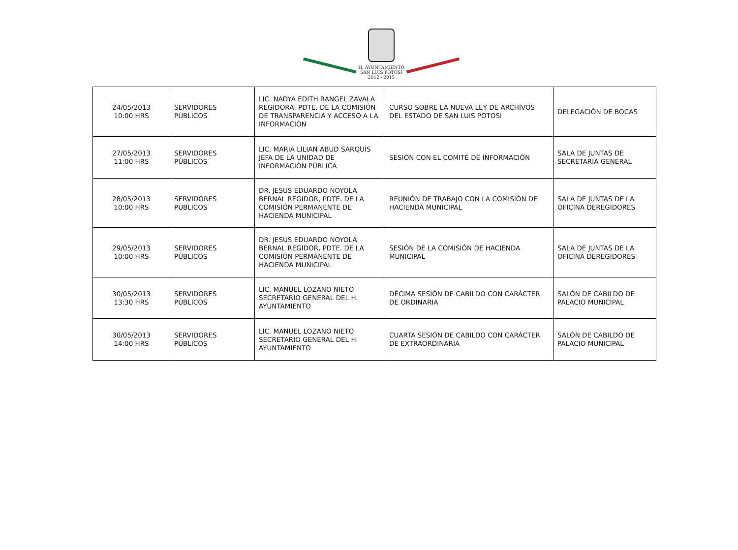H. AYUNTAMIENTO
SAN LUIS POTOSÍ
2012 - 2015
| 24/05/2013 10:00 HRS | SERVIDORES PÚBLICOS | LIC. NADYA EDITH RANGEL ZAVALA REGIDORA, PDTE. DE LA COMISIÓN DE TRANSPARENCIA Y ACCESO A LA INFORMACIÓN | CURSO SOBRE LA NUEVA LEY DE ARCHIVOS DEL ESTADO DE SAN LUIS POTOSI | DELEGACIÓN DE BOCAS |
| 27/05/2013 11:00 HRS | SERVIDORES PÚBLICOS | LIC. MARIA LILIAN ABUD SARQUÍS JEFA DE LA UNIDAD DE INFORMACIÓN PÚBLICA | SESIÓN CON EL COMITÉ DE INFORMACIÓN | SALA DE JUNTAS DE SECRETARIA GENERAL |
| 28/05/2013 10:00 HRS | SERVIDORES PÚBLICOS | DR. JESUS EDUARDO NOYOLA BERNAL REGIDOR, PDTE. DE LA COMISIÓN PERMANENTE DE HACIENDA MUNICIPAL | REUNIÓN DE TRABAJO CON LA COMISIÓN DE HACIENDA MUNICIPAL | SALA DE JUNTAS DE LA OFICINA DEREGIDORES |
| 29/05/2013 10:00 HRS | SERVIDORES PÚBLICOS | DR. JESUS EDUARDO NOYOLA BERNAL REGIDOR, PDTE. DE LA COMISIÓN PERMANENTE DE HACIENDA MUNICIPAL | SESIÓN DE LA COMISIÓN DE HACIENDA MUNICIPAL | SALA DE JUNTAS DE LA OFICINA DEREGIDORES |
| 30/05/2013 13:30 HRS | SERVIDORES PÚBLICOS | LIC. MANUEL LOZANO NIETO SECRETARIO GENERAL DEL H. AYUNTAMIENTO | DÉCIMA SESIÓN DE CABILDO CON CARÁCTER DE ORDINARIA | SALÓN DE CABILDO DE PALACIO MUNICIPAL |
| 30/05/2013 14:00 HRS | SERVIDORES PÚBLICOS | LIC. MANUEL LOZANO NIETO SECRETARIO GENERAL DEL H. AYUNTAMIENTO | CUARTA SESIÓN DE CABILDO CON CARÁCTER DE EXTRAORDINARIA | SALÓN DE CABILDO DE PALACIO MUNICIPAL |